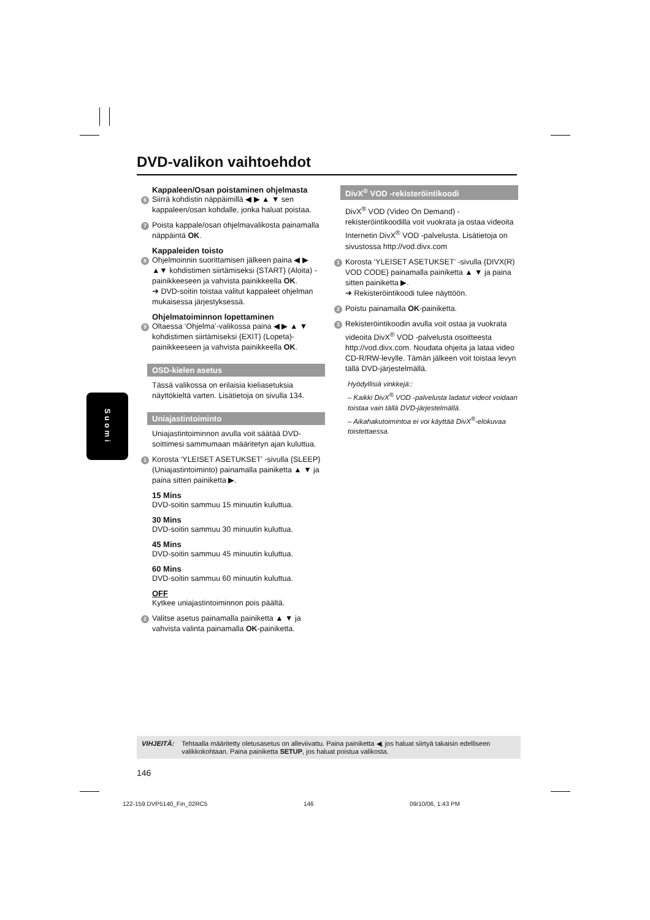DVD-valikon vaihtoehdot
Kappaleen/Osan poistaminen ohjelmasta
6 Siirrä kohdistin näppäimillä ◀ ▶ ▲ ▼ sen kappaleen/osan kohdalle, jonka haluat poistaa.
7 Poista kappale/osan ohjelmavalikosta painamalla näppäintä OK.
Kappaleiden toisto
8 Ohjelmoinnin suorittamisen jälkeen paina ◀ ▶ ▲▼ kohdistimen siirtämiseksi {START} (Aloita) -painikkeeseen ja vahvista painikkeella OK.
➜ DVD-soitin toistaa valitut kappaleet ohjelman mukaisessa järjestyksessä.
Ohjelmatoiminnon lopettaminen
9 Oltaessa ‘Ohjelma’-valikossa paina ◀ ▶ ▲ ▼ kohdistimen siirtämiseksi {EXIT} (Lopeta)-painikkeeseen ja vahvista painikkeella OK.
OSD-kielen asetus
Tässä valikossa on erilaisia kieliasetuksia näyttökieltä varten. Lisätietoja on sivulla 134.
Uniajastintoiminto
Uniajastintoiminnon avulla voit säätää DVD-soittimesi sammumaan määritetyn ajan kuluttua.
1 Korosta ‘YLEISET ASETUKSET’ -sivulla {SLEEP} (Uniajastintoiminto) painamalla painiketta ▲ ▼ ja paina sitten painiketta ▶.
15 Mins
DVD-soitin sammuu 15 minuutin kuluttua.
30 Mins
DVD-soitin sammuu 30 minuutin kuluttua.
45 Mins
DVD-soitin sammuu 45 minuutin kuluttua.
60 Mins
DVD-soitin sammuu 60 minuutin kuluttua.
OFF
Kytkee uniajastintoiminnon pois päältä.
2 Valitse asetus painamalla painiketta ▲ ▼ ja vahvista valinta painamalla OK-painiketta.
DivX<sup>®</sup> VOD -rekisteröintikoodi
DivX<sup>®</sup> VOD (Video On Demand) -rekisteröintikoodilla voit vuokrata ja ostaa videoita Internetin DivX<sup>®</sup> VOD -palvelusta. Lisätietoja on sivustossa http://vod.divx.com
1 Korosta ‘YLEISET ASETUKSET’ -sivulla {DIVX(R) VOD CODE} painamalla painiketta ▲ ▼ ja paina sitten painiketta ▶.
➜ Rekisteröintikoodi tulee näyttöön.
2 Poistu painamalla OK-painiketta.
3 Rekisteröintikoodin avulla voit ostaa ja vuokrata videoita DivX<sup>®</sup> VOD -palvelusta osoitteesta http://vod.divx.com. Noudata ohjeita ja lataa video CD-R/RW-levylle. Tämän jälkeen voit toistaa levyn tällä DVD-järjestelmällä.
Hyödyllisiä vinkkejä::
– Kaikki DivX<sup>®</sup> VOD -palvelusta ladatut videot voidaan toistaa vain tällä DVD-järjestelmällä.
– Aikahakutoimintoa ei voi käyttää DivX<sup>®</sup>-elokuvaa toistettaessa.
Suomi
VIHJEITÄ: Tehtaalla määritetty oletusasetus on alleviivattu. Paina painiketta ◀, jos haluat siirtyä takaisin edelliseen valikkokohtaan. Paina painiketta SETUP, jos haluat poistua valikosta.
146
122-159 DVP5140_Fin_02RC5 146 09/10/06, 1:43 PM